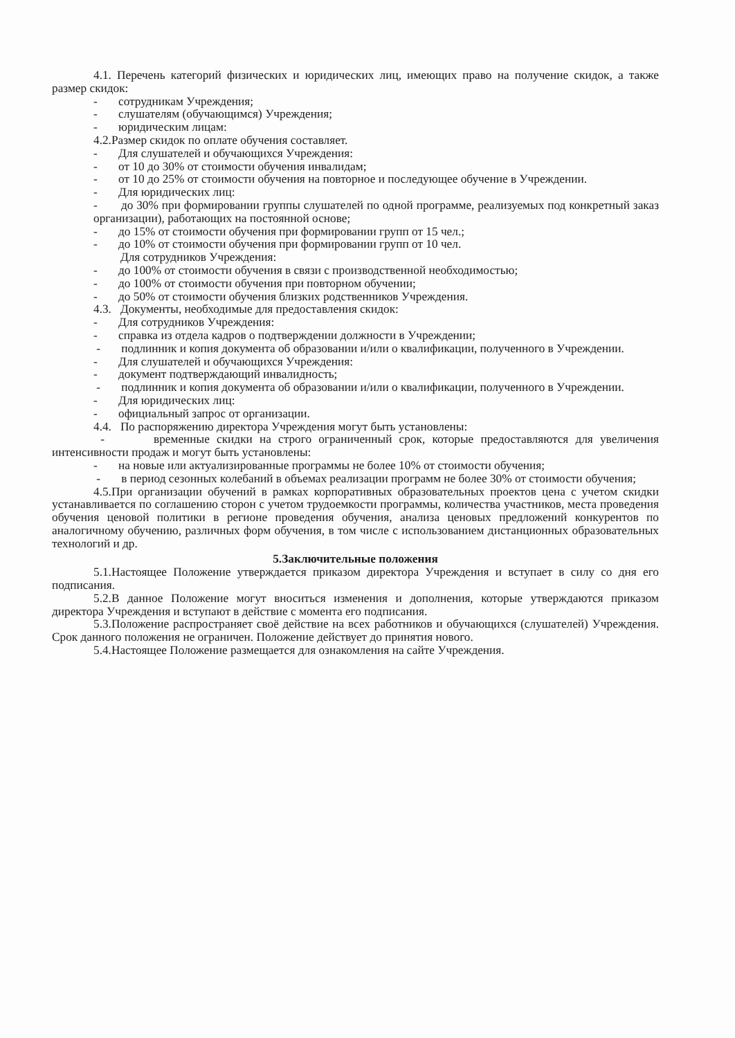4.1. Перечень категорий физических и юридических лиц, имеющих право на получение скидок, а также размер скидок:
- сотрудникам Учреждения;
- слушателям (обучающимся) Учреждения;
- юридическим лицам:
4.2.Размер скидок по оплате обучения составляет.
- Для слушателей и обучающихся Учреждения:
- от 10 до 30% от стоимости обучения инвалидам;
- от 10 до 25% от стоимости обучения на повторное и последующее обучение в Учреждении.
- Для юридических лиц:
- до 30% при формировании группы слушателей по одной программе, реализуемых под конкретный заказ организации), работающих на постоянной основе;
- до 15% от стоимости обучения при формировании групп от 15 чел.;
- до 10% от стоимости обучения при формировании групп от 10 чел.
Для сотрудников Учреждения:
- до 100% от стоимости обучения в связи с производственной необходимостью;
- до 100% от стоимости обучения при повторном обучении;
- до 50% от стоимости обучения близких родственников Учреждения.
4.3. Документы, необходимые для предоставления скидок:
- Для сотрудников Учреждения:
- справка из отдела кадров о подтверждении должности в Учреждении;
- подлинник и копия документа об образовании и/или о квалификации, полученного в Учреждении.
- Для слушателей и обучающихся Учреждения:
- документ подтверждающий инвалидность;
- подлинник и копия документа об образовании и/или о квалификации, полученного в Учреждении.
- Для юридических лиц:
- официальный запрос от организации.
4.4. По распоряжению директора Учреждения могут быть установлены:
- временные скидки на строго ограниченный срок, которые предоставляются для увеличения интенсивности продаж и могут быть установлены:
- на новые или актуализированные программы не более 10% от стоимости обучения;
- в период сезонных колебаний в объемах реализации программ не более 30% от стоимости обучения;
4.5.При организации обучений в рамках корпоративных образовательных проектов цена с учетом скидки устанавливается по соглашению сторон с учетом трудоемкости программы, количества участников, места проведения обучения ценовой политики в регионе проведения обучения, анализа ценовых предложений конкурентов по аналогичному обучению, различных форм обучения, в том числе с использованием дистанционных образовательных технологий и др.
5.Заключительные положения
5.1.Настоящее Положение утверждается приказом директора Учреждения и вступает в силу со дня его подписания.
5.2.В данное Положение могут вноситься изменения и дополнения, которые утверждаются приказом директора Учреждения и вступают в действие с момента его подписания.
5.3.Положение распространяет своё действие на всех работников и обучающихся (слушателей) Учреждения. Срок данного положения не ограничен. Положение действует до принятия нового.
5.4.Настоящее Положение размещается для ознакомления на сайте Учреждения.